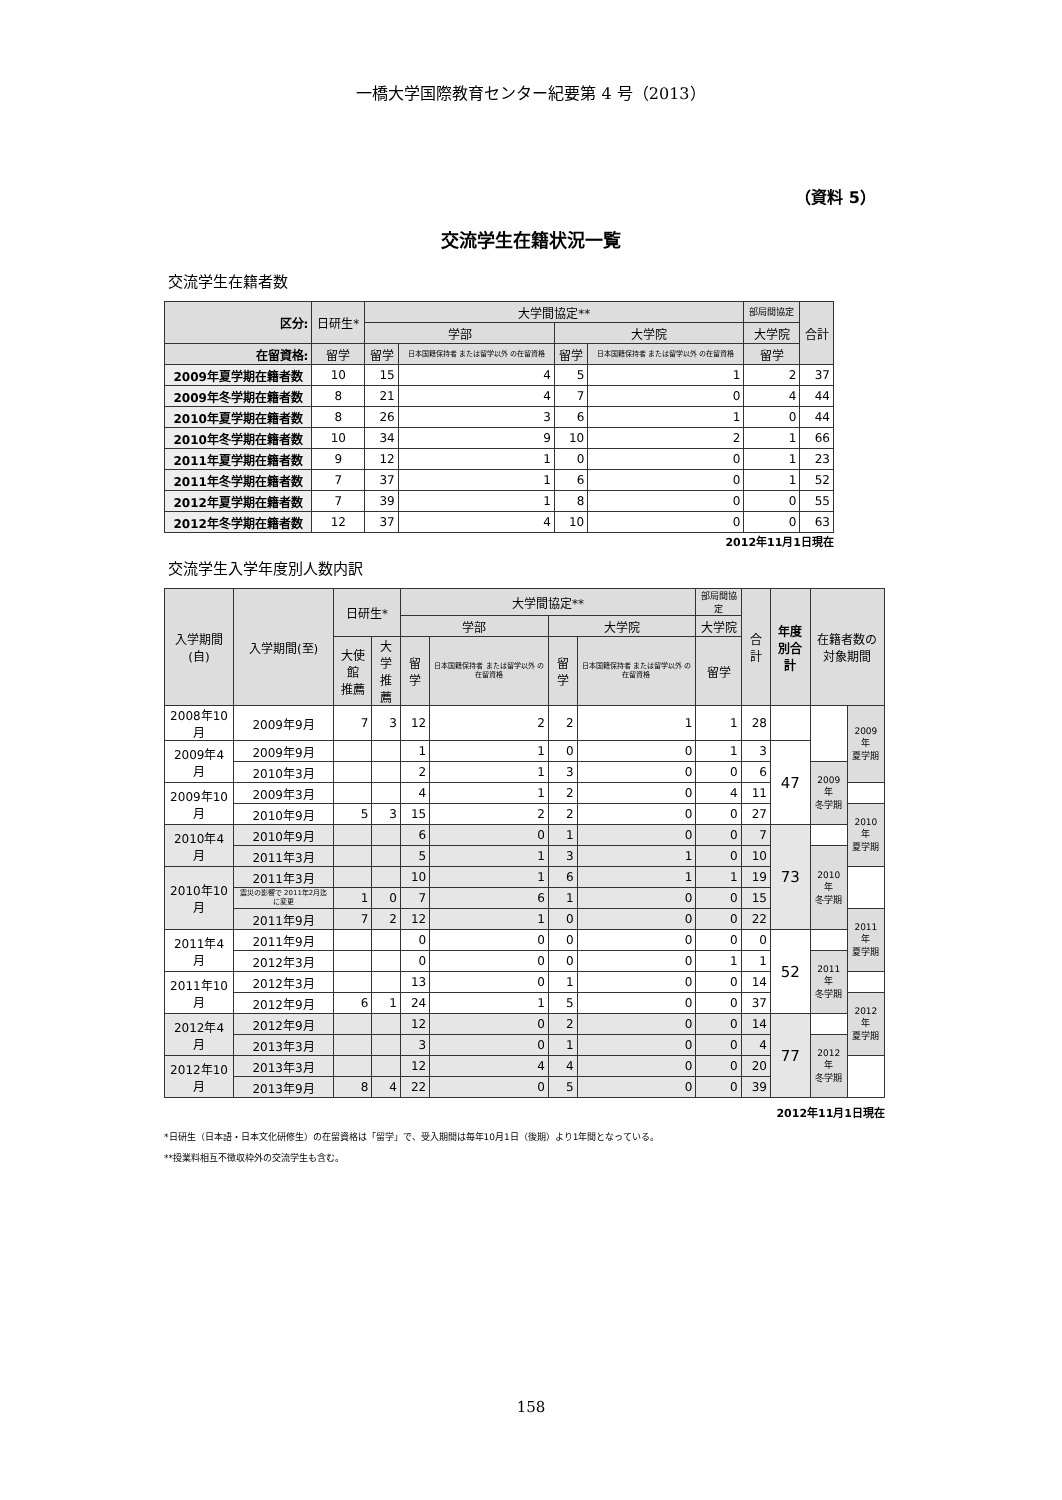一橋大学国際教育センター紀要第 4 号（2013）
（資料 5）
交流学生在籍状況一覧
交流学生在籍者数
| 区分: | 日研生* | 大学間協定** | | | | 部局間協定 | 合計 |
| --- | --- | --- | --- | --- | --- | --- | --- |
| | | 学部 | | 大学院 | | 大学院 | |
| 在留資格: | 留学 | 留学 | 日本国籍保持者 または留学以外 の在留資格 | 留学 | 日本国籍保持者 または留学以外 の在留資格 | 留学 | |
| 2009年夏学期在籍者数 | 10 | 15 | 4 | 5 | 1 | 2 | 37 |
| 2009年冬学期在籍者数 | 8 | 21 | 4 | 7 | 0 | 4 | 44 |
| 2010年夏学期在籍者数 | 8 | 26 | 3 | 6 | 1 | 0 | 44 |
| 2010年冬学期在籍者数 | 10 | 34 | 9 | 10 | 2 | 1 | 66 |
| 2011年夏学期在籍者数 | 9 | 12 | 1 | 0 | 0 | 1 | 23 |
| 2011年冬学期在籍者数 | 7 | 37 | 1 | 6 | 0 | 1 | 52 |
| 2012年夏学期在籍者数 | 7 | 39 | 1 | 8 | 0 | 0 | 55 |
| 2012年冬学期在籍者数 | 12 | 37 | 4 | 10 | 0 | 0 | 63 |
2012年11月1日現在
交流学生入学年度別人数内訳
| 入学期間(自) | 入学期間(至) | 日研生* | | 大学間協定** | | | | 部局間協定 | 合計 | 年度 別合計 | 在籍者数の 対象期間 | |
| --- | --- | --- | --- | --- | --- | --- | --- | --- | --- | --- | --- | --- |
| | | | | 学部 | | 大学院 | | 大学院 | | | | |
| | | 大使館 推薦 | 大学 推薦 | 留学 | 日本国籍保持者 または留学以外 の在留資格 | 留学 | 日本国籍保持者 または留学以外 の在留資格 | 留学 | | | | |
| 2008年10月 | 2009年9月 | 7 | 3 | 12 | 2 | 2 | 1 | 1 | 28 | | | 2009年 夏学期 |
| 2009年4月 | 2009年9月 | | | 1 | 1 | 0 | 0 | 1 | 3 | 47 | | |
| | 2010年3月 | | | 2 | 1 | 3 | 0 | 0 | 6 | | 2009年 冬学期 | |
| 2009年10月 | 2009年3月 | | | 4 | 1 | 2 | 0 | 4 | 11 | | | |
| | 2010年9月 | 5 | 3 | 15 | 2 | 2 | 0 | 0 | 27 | | | 2010年 夏学期 |
| 2010年4月 | 2010年9月 | | | 6 | 0 | 1 | 0 | 0 | 7 | 73 | | |
| | 2011年3月 | | | 5 | 1 | 3 | 1 | 0 | 10 | | 2010年 冬学期 | |
| 2010年10月 | 2011年3月 | | | 10 | 1 | 6 | 1 | 1 | 19 | | | |
| | 震災の影響で 2011年2月迄に変更 | 1 | 0 | 7 | 6 | 1 | 0 | 0 | 15 | | | |
| | 2011年9月 | 7 | 2 | 12 | 1 | 0 | 0 | 0 | 22 | | | 2011年 夏学期 |
| 2011年4月 | 2011年9月 | | | 0 | 0 | 0 | 0 | 0 | 0 | 52 | | |
| | 2012年3月 | | | 0 | 0 | 0 | 0 | 1 | 1 | | 2011年 冬学期 | |
| 2011年10月 | 2012年3月 | | | 13 | 0 | 1 | 0 | 0 | 14 | | | |
| | 2012年9月 | 6 | 1 | 24 | 1 | 5 | 0 | 0 | 37 | | | 2012年 夏学期 |
| 2012年4月 | 2012年9月 | | | 12 | 0 | 2 | 0 | 0 | 14 | 77 | | |
| | 2013年3月 | | | 3 | 0 | 1 | 0 | 0 | 4 | | 2012年 冬学期 | |
| 2012年10月 | 2013年3月 | | | 12 | 4 | 4 | 0 | 0 | 20 | | | |
| | 2013年9月 | 8 | 4 | 22 | 0 | 5 | 0 | 0 | 39 | | | |
2012年11月1日現在
*日研生（日本語・日本文化研修生）の在留資格は「留学」で、受入期間は毎年10月1日（後期）より1年間となっている。
**授業料相互不徴収枠外の交流学生も含む。
158